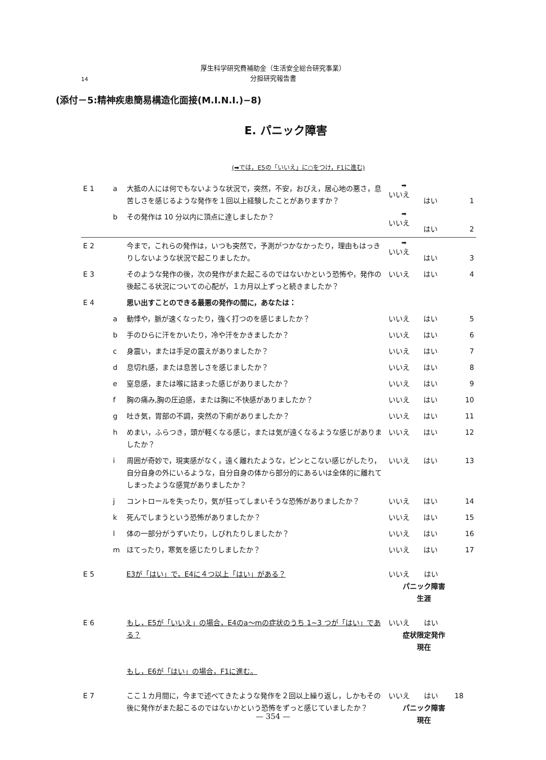厚生科学研究費補助金（生活安全総合研究事業）
分担研究報告書
14
(添付－5:精神疾患簡易構造化面接(M.I.N.I.)−8)
E. パニック障害
(➡では，E5の「いいえ」に○をつけ，F1に進む)
| E 1 | a | 大抵の人には何でもないような状況で，突然，不安，おびえ，居心地の悪さ，息苦しさを感じるような発作を１回以上経験したことがありますか？ | ➡ いいえ | はい | 1 |
| | b | その発作は 10 分以内に頂点に達しましたか？ | ➡ いいえ | はい | 2 |
| E 2 | | 今まで，これらの発作は，いつも突然で，予測がつかなかったり，理由もはっきりしないような状況で起こりましたか。 | ➡ いいえ | はい | 3 |
| E 3 | | そのような発作の後，次の発作がまた起こるのではないかという恐怖や，発作の後起こる状況についての心配が，１カ月以上ずっと続きましたか？ | いいえ | はい | 4 |
| E 4 | | 思い出すことのできる最悪の発作の間に，あなたは： | | | |
| | a | 動悸や，脈が速くなったり，強く打つのを感じましたか？ | いいえ | はい | 5 |
| | b | 手のひらに汗をかいたり，冷や汗をかきましたか？ | いいえ | はい | 6 |
| | c | 身震い，または手足の震えがありましたか？ | いいえ | はい | 7 |
| | d | 息切れ感，または息苦しさを感じましたか？ | いいえ | はい | 8 |
| | e | 窒息感，または喉に詰まった感じがありましたか？ | いいえ | はい | 9 |
| | f | 胸の痛み,胸の圧迫感，または胸に不快感がありましたか？ | いいえ | はい | 10 |
| | g | 吐き気，胃部の不調，突然の下痢がありましたか？ | いいえ | はい | 11 |
| | h | めまい，ふらつき，頭が軽くなる感じ，または気が遠くなるような感じがありましたか？ | いいえ | はい | 12 |
| | i | 周囲が奇妙で，現実感がなく，遠く離れたような，ピンとこない感じがしたり，自分自身の外にいるような，自分自身の体から部分的にあるいは全体的に離れてしまったような感覚がありましたか？ | いいえ | はい | 13 |
| | j | コントロールを失ったり，気が狂ってしまいそうな恐怖がありましたか？ | いいえ | はい | 14 |
| | k | 死んでしまうという恐怖がありましたか？ | いいえ | はい | 15 |
| | l | 体の一部分がうずいたり，しびれたりしましたか？ | いいえ | はい | 16 |
| | m | ほてったり，寒気を感じたりしましたか？ | いいえ | はい | 17 |
| E 5 | | E3が「はい」で，E4に４つ以上「はい」がある？ | いいえ はい パニック障害 生涯 | | |
| E 6 | | もし，E5が「いいえ」の場合，E4のa～mの症状のうち 1~3 つが「はい」である？ | いいえ はい 症状限定発作 現在 | | |
| | | もし，E6が「はい」の場合，F1に進む。 | | | |
| E 7 | | ここ１カ月間に，今まで述べてきたような発作を２回以上繰り返し，しかもその後に発作がまた起こるのではないかという恐怖をずっと感じていましたか？ | いいえ はい 18 パニック障害 現在 | | |
— 354 —